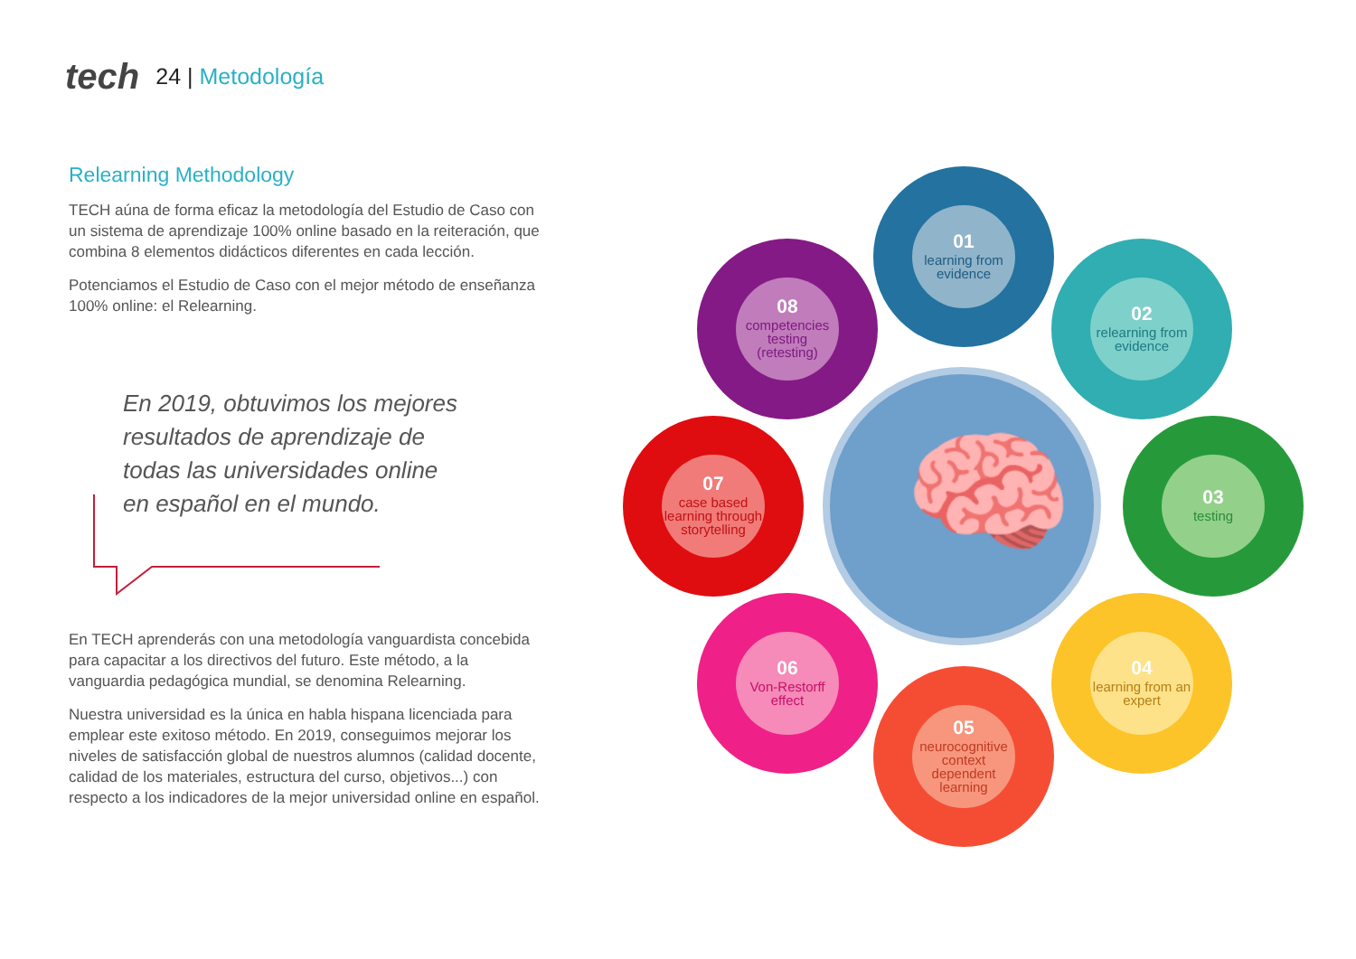tech
24 | Metodología
Relearning Methodology
TECH aúna de forma eficaz la metodología del Estudio de Caso con un sistema de aprendizaje 100% online basado en la reiteración, que combina 8 elementos didácticos diferentes en cada lección.
Potenciamos el Estudio de Caso con el mejor método de enseñanza 100% online: el Relearning.
En 2019, obtuvimos los mejores resultados de aprendizaje de todas las universidades online en español en el mundo.
En TECH aprenderás con una metodología vanguardista concebida para capacitar a los directivos del futuro. Este método, a la vanguardia pedagógica mundial, se denomina Relearning.
Nuestra universidad es la única en habla hispana licenciada para emplear este exitoso método. En 2019, conseguimos mejorar los niveles de satisfacción global de nuestros alumnos (calidad docente, calidad de los materiales, estructura del curso, objetivos...) con respecto a los indicadores de la mejor universidad online en español.
🧠
01
learning from evidence
02
relearning from evidence
03
testing
04
learning from an expert
05
neurocognitive context dependent learning
06
Von-Restorff effect
07
case based learning through storytelling
08
competencies testing (retesting)